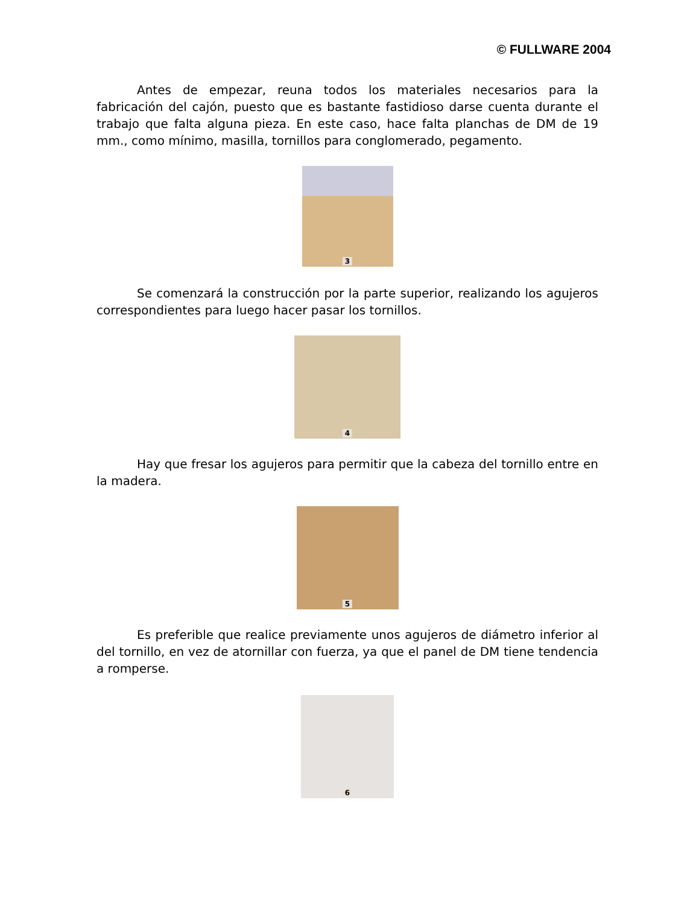© FULLWARE 2004
Antes de empezar, reuna todos los materiales necesarios para la fabricación del cajón, puesto que es bastante fastidioso darse cuenta durante el trabajo que falta alguna pieza. En este caso, hace falta planchas de DM de 19 mm., como mínimo, masilla, tornillos para conglomerado, pegamento.
3
Se comenzará la construcción por la parte superior, realizando los agujeros correspondientes para luego hacer pasar los tornillos.
4
Hay que fresar los agujeros para permitir que la cabeza del tornillo entre en la madera.
5
Es preferible que realice previamente unos agujeros de diámetro inferior al del tornillo, en vez de atornillar con fuerza, ya que el panel de DM tiene tendencia a romperse.
6